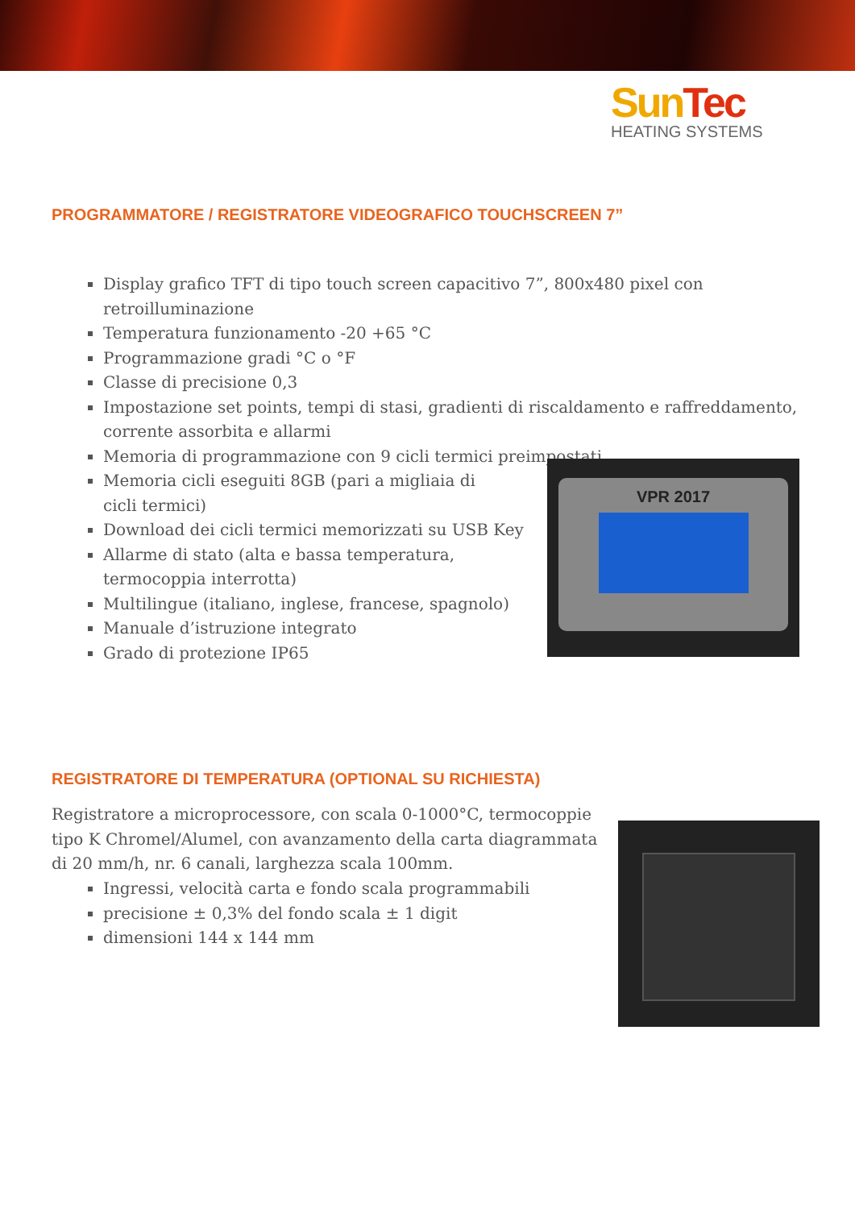Sun Tec
HEATING SYSTEMS
PROGRAMMATORE / REGISTRATORE VIDEOGRAFICO TOUCHSCREEN 7”
Display grafico TFT di tipo touch screen capacitivo 7”, 800x480 pixel con retroilluminazione
Temperatura funzionamento -20 +65 °C
Programmazione gradi °C o °F
Classe di precisione 0,3
Impostazione set points, tempi di stasi, gradienti di riscaldamento e raffreddamento, corrente assorbita e allarmi
Memoria di programmazione con 9 cicli termici preimpostati
Memoria cicli eseguiti 8GB (pari a migliaia di cicli termici)
Download dei cicli termici memorizzati su USB Key
Allarme di stato (alta e bassa temperatura, termocoppia interrotta)
Multilingue (italiano, inglese, francese, spagnolo)
Manuale d’istruzione integrato
Grado di protezione IP65
VPR 2017
REGISTRATORE DI TEMPERATURA (OPTIONAL SU RICHIESTA)
Registratore a microprocessore, con scala 0-1000°C, termocoppie tipo K Chromel/Alumel, con avanzamento della carta diagrammata di 20 mm/h, nr. 6 canali, larghezza scala 100mm.
Ingressi, velocità carta e fondo scala programmabili
precisione ± 0,3% del fondo scala ± 1 digit
dimensioni 144 x 144 mm